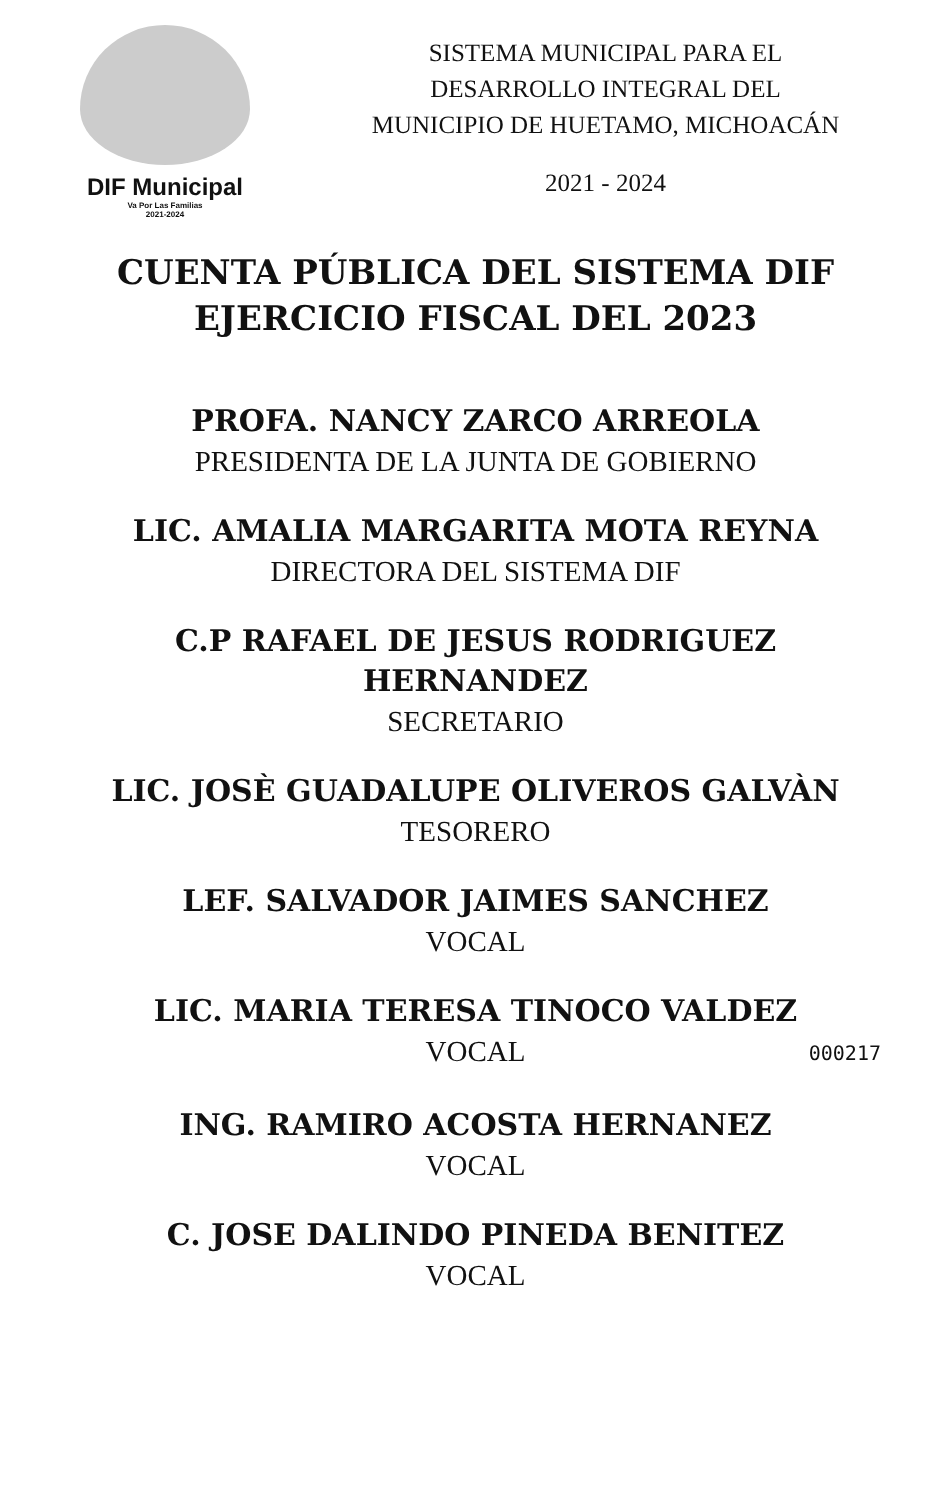DIF Municipal
Va Por Las Familias
2021-2024
SISTEMA MUNICIPAL PARA EL
DESARROLLO INTEGRAL DEL
MUNICIPIO DE HUETAMO, MICHOACÁN
2021 - 2024
CUENTA PÚBLICA DEL SISTEMA DIF
EJERCICIO FISCAL DEL 2023
PROFA. NANCY ZARCO ARREOLA
PRESIDENTA DE LA JUNTA DE GOBIERNO
LIC. AMALIA MARGARITA MOTA REYNA
DIRECTORA DEL SISTEMA DIF
C.P RAFAEL DE JESUS RODRIGUEZ
HERNANDEZ
SECRETARIO
LIC. JOSÈ GUADALUPE OLIVEROS GALVÀN
TESORERO
LEF. SALVADOR JAIMES SANCHEZ
VOCAL
LIC. MARIA TERESA TINOCO VALDEZ
VOCAL
000217
ING. RAMIRO ACOSTA HERNANEZ
VOCAL
C. JOSE DALINDO PINEDA BENITEZ
VOCAL